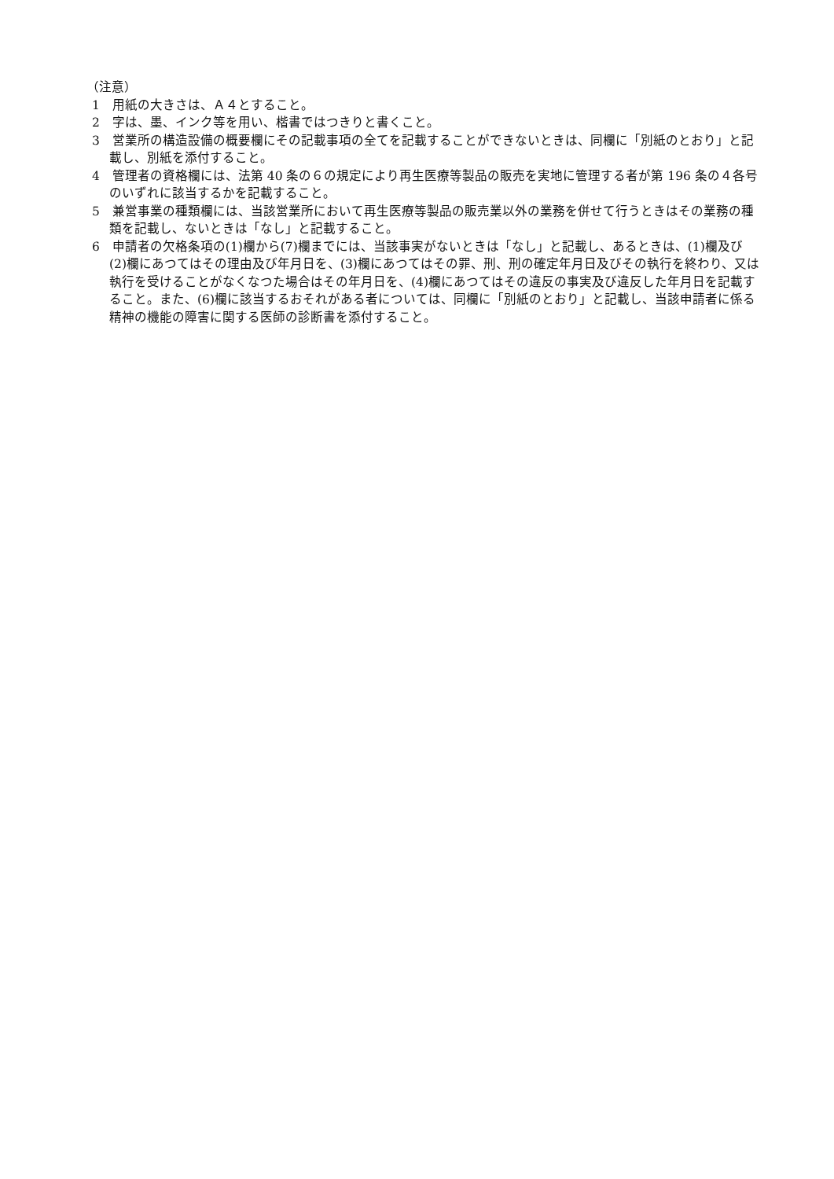（注意）
1　用紙の大きさは、Ａ４とすること。
2　字は、墨、インク等を用い、楷書ではつきりと書くこと。
3　営業所の構造設備の概要欄にその記載事項の全てを記載することができないときは、同欄に「別紙のとおり」と記載し、別紙を添付すること。
4　管理者の資格欄には、法第 40 条の６の規定により再生医療等製品の販売を実地に管理する者が第 196 条の４各号のいずれに該当するかを記載すること。
5　兼営事業の種類欄には、当該営業所において再生医療等製品の販売業以外の業務を併せて行うときはその業務の種類を記載し、ないときは「なし」と記載すること。
6　申請者の欠格条項の(1)欄から(7)欄までには、当該事実がないときは「なし」と記載し、あるときは、(1)欄及び(2)欄にあつてはその理由及び年月日を、(3)欄にあつてはその罪、刑、刑の確定年月日及びその執行を終わり、又は執行を受けることがなくなつた場合はその年月日を、(4)欄にあつてはその違反の事実及び違反した年月日を記載すること。また、(6)欄に該当するおそれがある者については、同欄に「別紙のとおり」と記載し、当該申請者に係る精神の機能の障害に関する医師の診断書を添付すること。